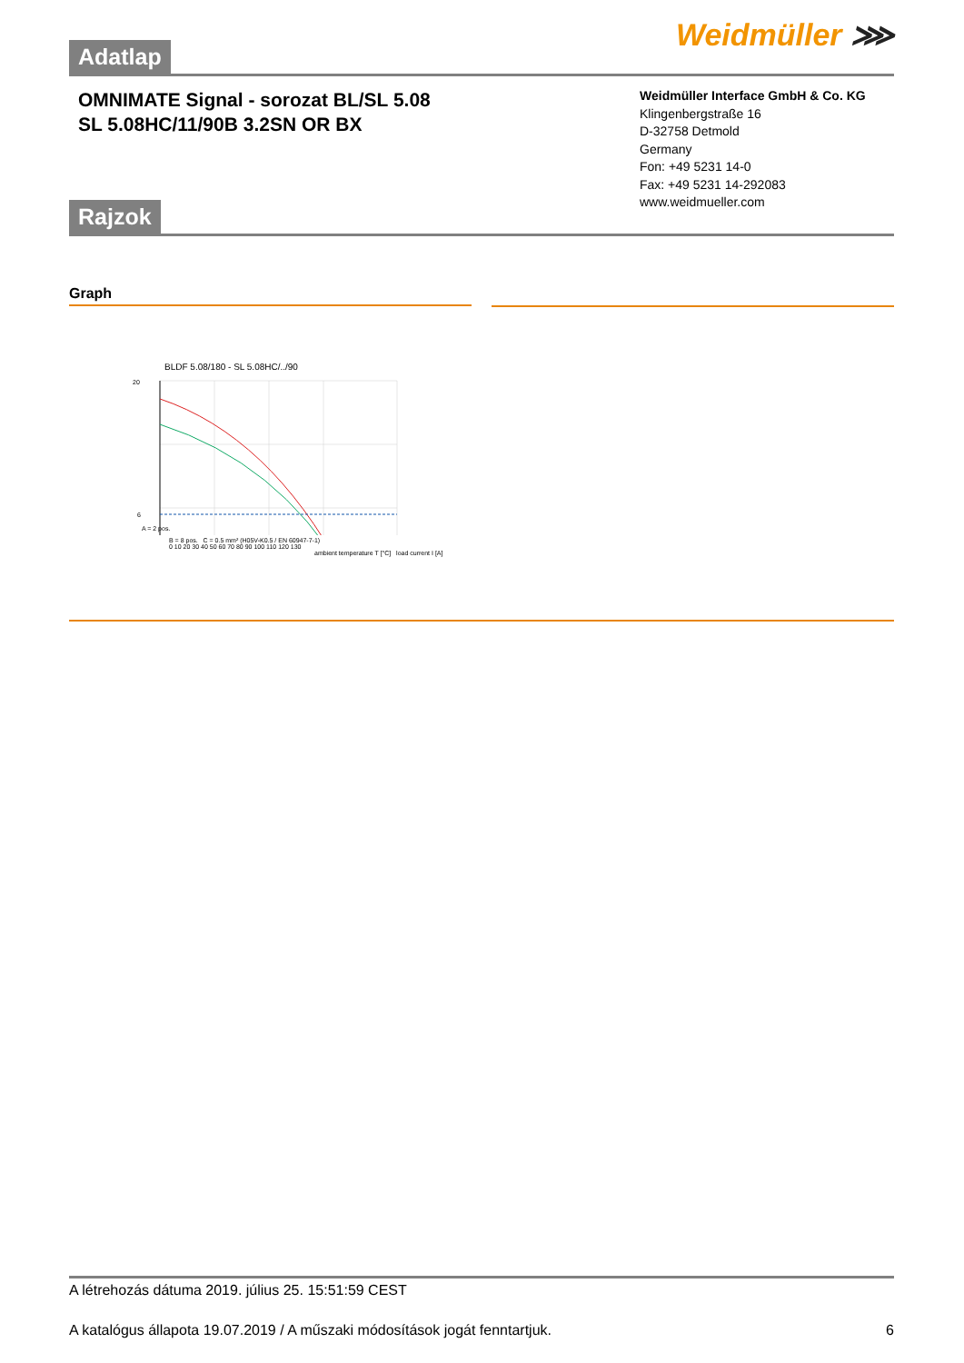Weidmüller ⋙
Adatlap
OMNIMATE Signal - sorozat BL/SL 5.08
SL 5.08HC/11/90B 3.2SN OR BX
Weidmüller Interface GmbH & Co. KG
Klingenbergstraße 16
D-32758 Detmold
Germany
Fon: +49 5231 14-0
Fax: +49 5231 14-292083
www.weidmueller.com
Rajzok
Graph
BLDF 5.08/180 - SL 5.08HC/../90
20
6
A = 2 pos.
B = 8 pos. C = 0.5 mm² (H05V-K0.5 / EN 60947-7-1)
0 10 20 30 40 50 60 70 80 90 100 110 120 130
ambient temperature T [°C] load current I [A]
A létrehozás dátuma 2019. július 25. 15:51:59 CEST
A katalógus állapota 19.07.2019 / A műszaki módosítások jogát fenntartjuk. 6